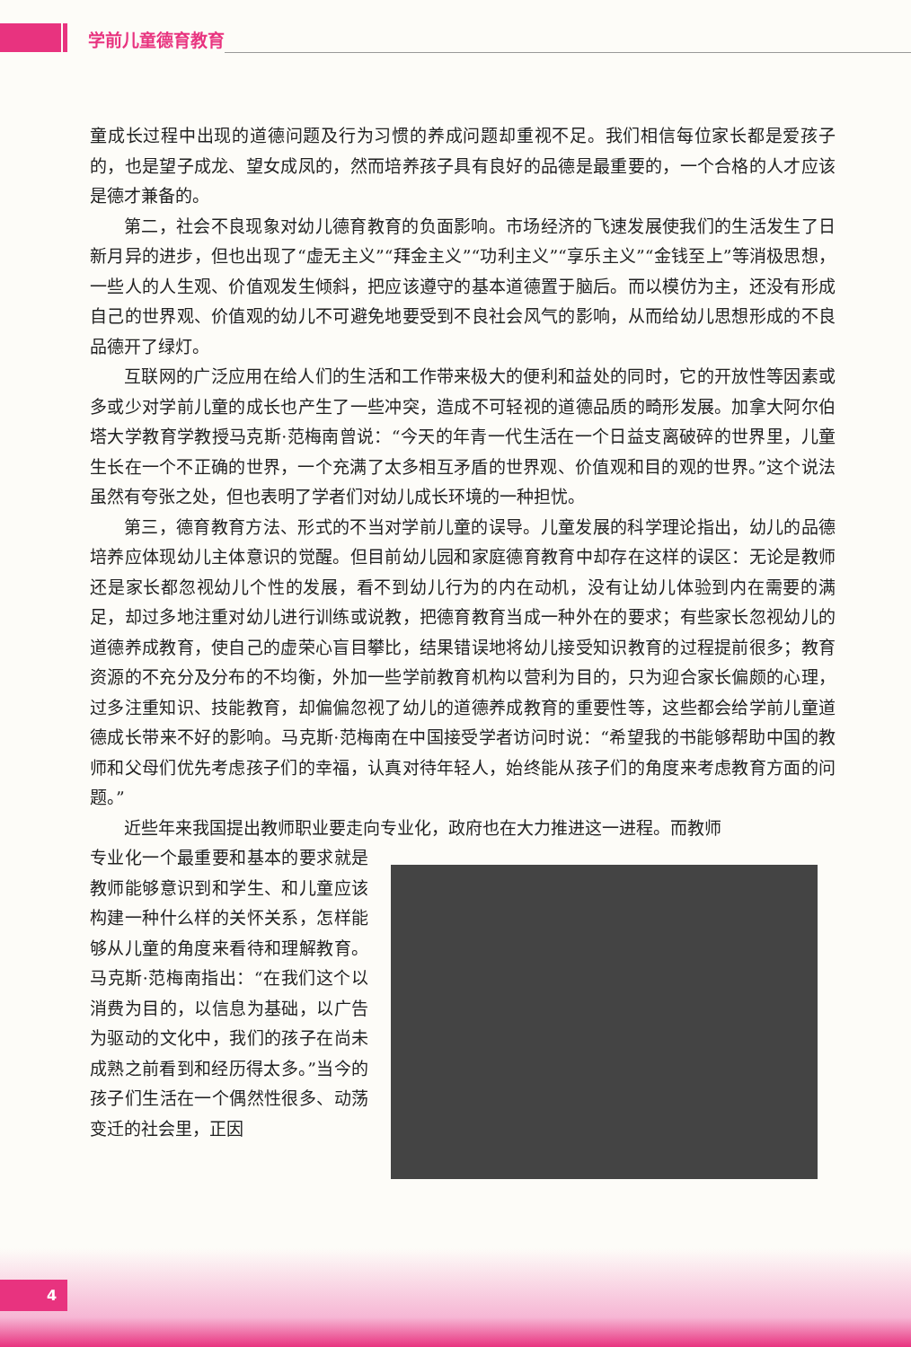学前儿童德育教育
童成长过程中出现的道德问题及行为习惯的养成问题却重视不足。我们相信每位家长都是爱孩子的，也是望子成龙、望女成凤的，然而培养孩子具有良好的品德是最重要的，一个合格的人才应该是德才兼备的。
第二，社会不良现象对幼儿德育教育的负面影响。市场经济的飞速发展使我们的生活发生了日新月异的进步，但也出现了“虚无主义”“拜金主义”“功利主义”“享乐主义”“金钱至上”等消极思想，一些人的人生观、价值观发生倾斜，把应该遵守的基本道德置于脑后。而以模仿为主，还没有形成自己的世界观、价值观的幼儿不可避免地要受到不良社会风气的影响，从而给幼儿思想形成的不良品德开了绿灯。
互联网的广泛应用在给人们的生活和工作带来极大的便利和益处的同时，它的开放性等因素或多或少对学前儿童的成长也产生了一些冲突，造成不可轻视的道德品质的畸形发展。加拿大阿尔伯塔大学教育学教授马克斯·范梅南曾说：“今天的年青一代生活在一个日益支离破碎的世界里，儿童生长在一个不正确的世界，一个充满了太多相互矛盾的世界观、价值观和目的观的世界。”这个说法虽然有夸张之处，但也表明了学者们对幼儿成长环境的一种担忧。
第三，德育教育方法、形式的不当对学前儿童的误导。儿童发展的科学理论指出，幼儿的品德培养应体现幼儿主体意识的觉醒。但目前幼儿园和家庭德育教育中却存在这样的误区：无论是教师还是家长都忽视幼儿个性的发展，看不到幼儿行为的内在动机，没有让幼儿体验到内在需要的满足，却过多地注重对幼儿进行训练或说教，把德育教育当成一种外在的要求；有些家长忽视幼儿的道德养成教育，使自己的虚荣心盲目攀比，结果错误地将幼儿接受知识教育的过程提前很多；教育资源的不充分及分布的不均衡，外加一些学前教育机构以营利为目的，只为迎合家长偏颇的心理，过多注重知识、技能教育，却偏偏忽视了幼儿的道德养成教育的重要性等，这些都会给学前儿童道德成长带来不好的影响。马克斯·范梅南在中国接受学者访问时说：“希望我的书能够帮助中国的教师和父母们优先考虑孩子们的幸福，认真对待年轻人，始终能从孩子们的角度来考虑教育方面的问题。”
近些年来我国提出教师职业要走向专业化，政府也在大力推进这一进程。而教师
专业化一个最重要和基本的要求就是教师能够意识到和学生、和儿童应该构建一种什么样的关怀关系，怎样能够从儿童的角度来看待和理解教育。马克斯·范梅南指出：“在我们这个以消费为目的，以信息为基础，以广告为驱动的文化中，我们的孩子在尚未成熟之前看到和经历得太多。”当今的孩子们生活在一个偶然性很多、动荡变迁的社会里，正因
4